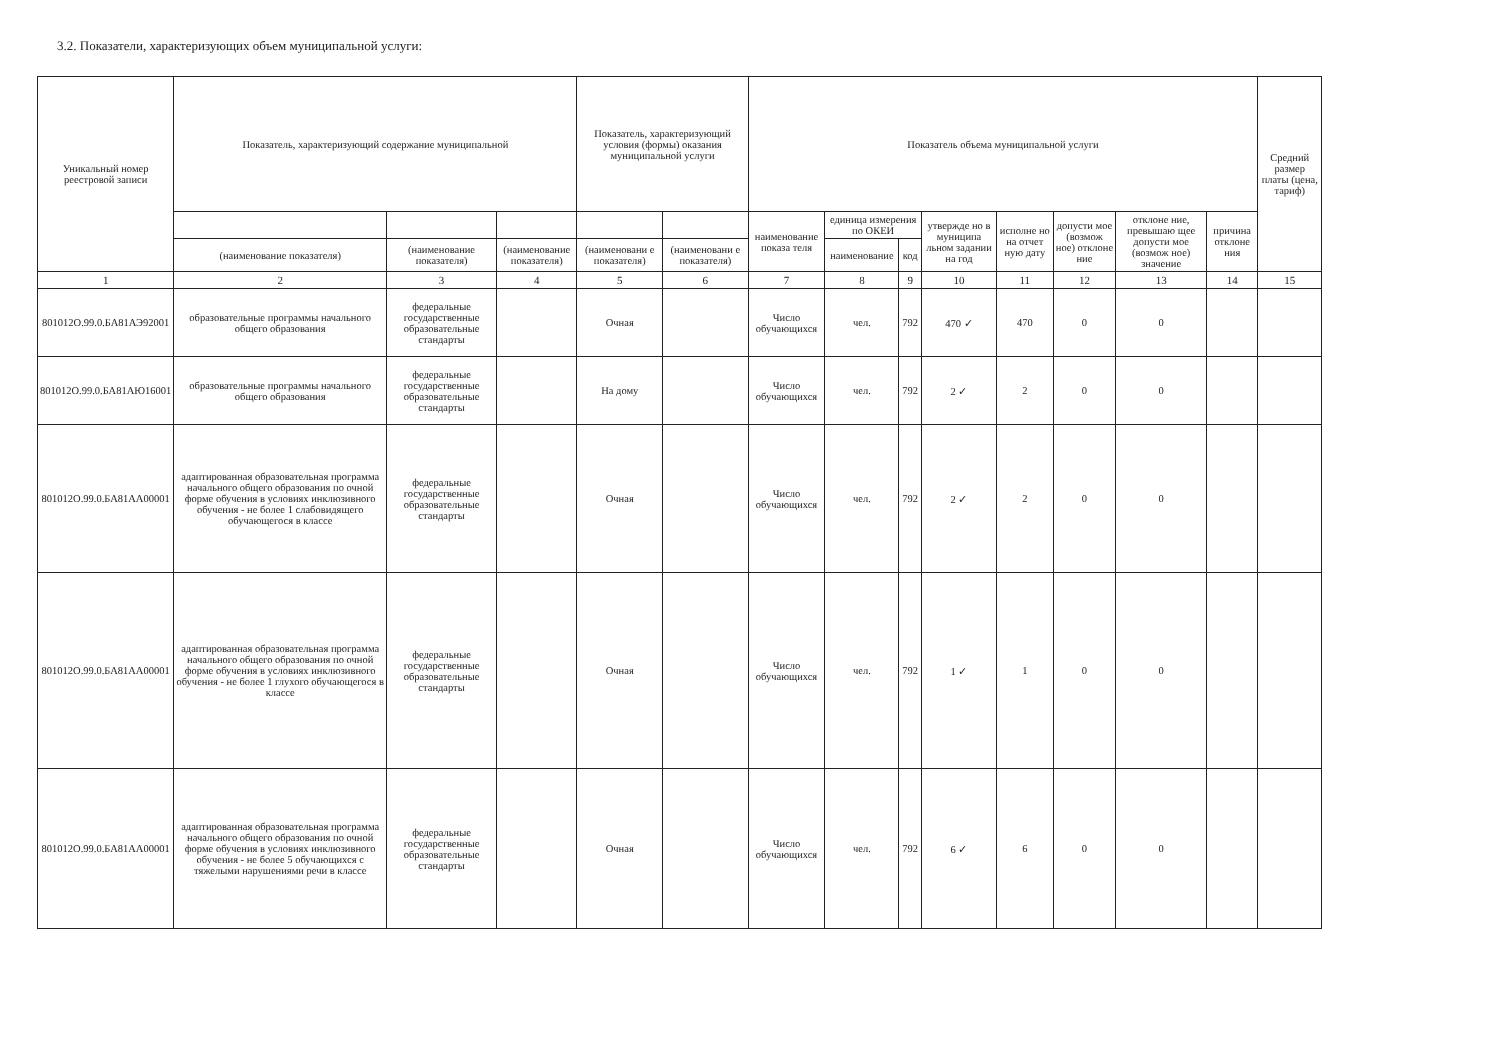3.2. Показатели, характеризующих объем муниципальной услуги:
| Уникальный номер реестровой записи | Показатель, характеризующий содержание муниципальной | | | Показатель, характеризующий условия (формы) оказания муниципальной услуги | | Показатель объема муниципальной услуги | | | | | | | | Средний размер платы (цена, тариф) |
| --- | --- | --- | --- | --- | --- | --- | --- | --- | --- | --- | --- | --- | --- | --- |
| | | | | | | наименование показа теля | единица измерения по ОКЕИ | | утвержде но в муниципа льном задании на год | исполне но на отчет ную дату | допусти мое (возмож ное) отклоне ние | отклоне ние, превышаю щее допусти мое (возмож ное) значение | причина отклоне ния | |
| | (наименование показателя) | (наименование показателя) | (наименование показателя) | (наименовани е показателя) | (наименовани е показателя) | | наименование | код | | | | | | |
| 1 | 2 | 3 | 4 | 5 | 6 | 7 | 8 | 9 | 10 | 11 | 12 | 13 | 14 | 15 |
| 801012О.99.0.БА81АЭ92001 | образовательные программы начального общего образования | федеральные государственные образовательные стандарты | | Очная | | Число обучающихся | чел. | 792 | 470 ✓ | 470 | 0 | 0 | | |
| 801012О.99.0.БА81АЮ16001 | образовательные программы начального общего образования | федеральные государственные образовательные стандарты | | На дому | | Число обучающихся | чел. | 792 | 2 ✓ | 2 | 0 | 0 | | |
| 801012О.99.0.БА81АА00001 | адаптированная образовательная программа начального общего образования по очной форме обучения в условиях инклюзивного обучения - не более 1 слабовидящего обучающегося в классе | федеральные государственные образовательные стандарты | | Очная | | Число обучающихся | чел. | 792 | 2 ✓ | 2 | 0 | 0 | | |
| 801012О.99.0.БА81АА00001 | адаптированная образовательная программа начального общего образования по очной форме обучения в условиях инклюзивного обучения - не более 1 глухого обучающегося в классе | федеральные государственные образовательные стандарты | | Очная | | Число обучающихся | чел. | 792 | 1 ✓ | 1 | 0 | 0 | | |
| 801012О.99.0.БА81АА00001 | адаптированная образовательная программа начального общего образования по очной форме обучения в условиях инклюзивного обучения - не более 5 обучающихся с тяжелыми нарушениями речи в классе | федеральные государственные образовательные стандарты | | Очная | | Число обучающихся | чел. | 792 | 6 ✓ | 6 | 0 | 0 | | |